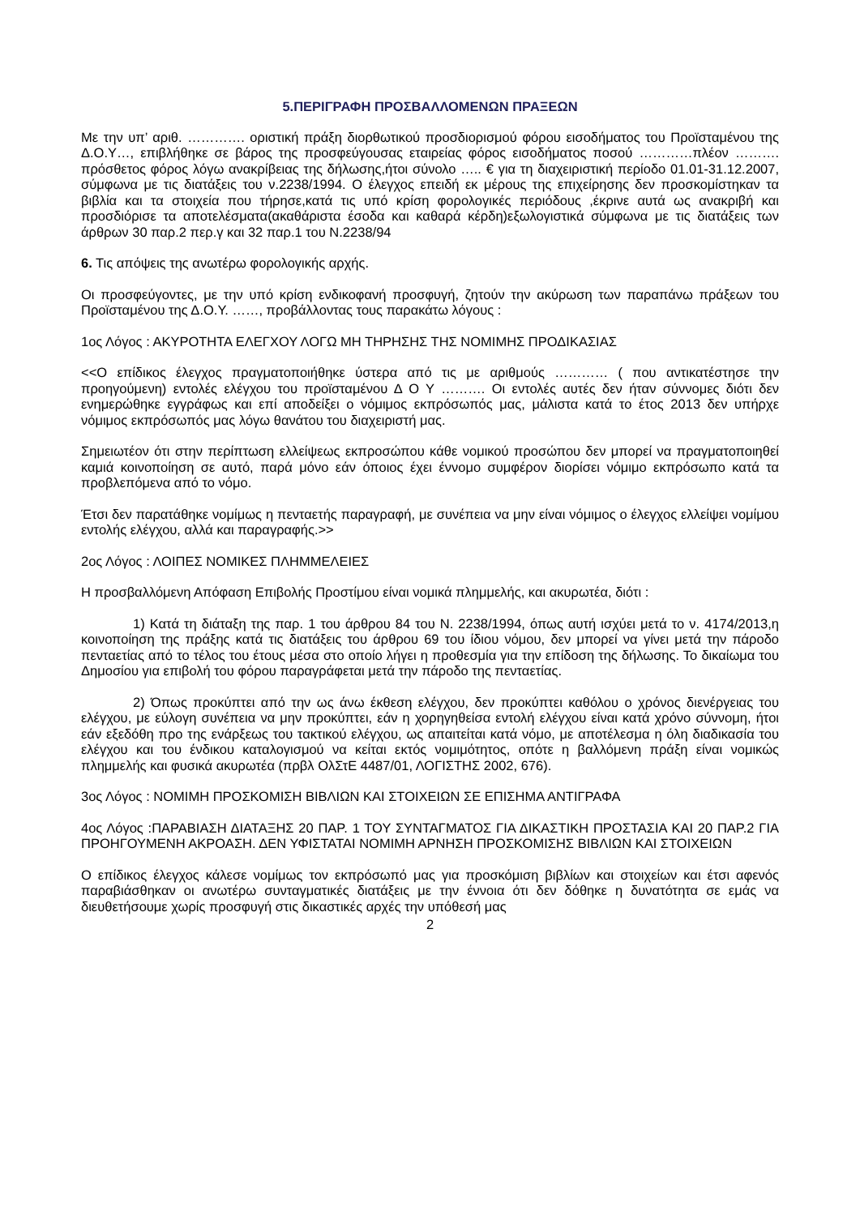5.ΠΕΡΙΓΡΑΦΗ ΠΡΟΣΒΑΛΛΟΜΕΝΩΝ ΠΡΑΞΕΩΝ
Με την υπ’ αριθ. …………. οριστική πράξη διορθωτικού προσδιορισμού φόρου εισοδήματος του Προϊσταμένου της Δ.Ο.Υ…, επιβλήθηκε σε βάρος της προσφεύγουσας εταιρείας φόρος εισοδήματος ποσού …………πλέον ………. πρόσθετος φόρος λόγω ανακρίβειας της δήλωσης,ήτοι σύνολο ….. € για τη διαχειριστική περίοδο 01.01-31.12.2007, σύμφωνα με τις διατάξεις του ν.2238/1994. Ο έλεγχος επειδή εκ μέρους της επιχείρησης δεν προσκομίστηκαν τα βιβλία και τα στοιχεία που τήρησε,κατά τις υπό κρίση φορολογικές περιόδους ,έκρινε αυτά ως ανακριβή και προσδιόρισε τα αποτελέσματα(ακαθάριστα έσοδα και καθαρά κέρδη)εξωλογιστικά σύμφωνα με τις διατάξεις των άρθρων 30 παρ.2 περ.γ και 32 παρ.1 του Ν.2238/94
6. Τις απόψεις της ανωτέρω φορολογικής αρχής.
Οι προσφεύγοντες, με την υπό κρίση ενδικοφανή προσφυγή, ζητούν την ακύρωση των παραπάνω πράξεων του Προϊσταμένου της Δ.Ο.Υ. ……, προβάλλοντας τους παρακάτω λόγους :
1ος Λόγος : ΑΚΥΡΟΤΗΤΑ ΕΛΕΓΧΟΥ ΛΟΓΩ ΜΗ ΤΗΡΗΣΗΣ ΤΗΣ ΝΟΜΙΜΗΣ ΠΡΟΔΙΚΑΣΙΑΣ
<<Ο επίδικος έλεγχος πραγματοποιήθηκε ύστερα από τις με αριθμούς ………… ( που αντικατέστησε την προηγούμενη) εντολές ελέγχου του προϊσταμένου Δ Ο Υ ………. Οι εντολές αυτές δεν ήταν σύννομες διότι δεν ενημερώθηκε εγγράφως και επί αποδείξει ο νόμιμος εκπρόσωπός μας, μάλιστα κατά το έτος 2013 δεν υπήρχε νόμιμος εκπρόσωπός μας λόγω θανάτου του διαχειριστή μας.
Σημειωτέον ότι στην περίπτωση ελλείψεως εκπροσώπου κάθε νομικού προσώπου δεν μπορεί να πραγματοποιηθεί καμιά κοινοποίηση σε αυτό, παρά μόνο εάν όποιος έχει έννομο συμφέρον διορίσει νόμιμο εκπρόσωπο κατά τα προβλεπόμενα από το νόμο.
Έτσι δεν παρατάθηκε νομίμως η πενταετής παραγραφή, με συνέπεια να μην είναι νόμιμος ο έλεγχος ελλείψει νομίμου εντολής ελέγχου, αλλά και παραγραφής.>>
2ος Λόγος : ΛΟΙΠΕΣ ΝΟΜΙΚΕΣ ΠΛΗΜΜΕΛΕΙΕΣ
Η προσβαλλόμενη Απόφαση Επιβολής Προστίμου είναι νομικά πλημμελής, και ακυρωτέα, διότι :
1) Κατά τη διάταξη της παρ. 1 του άρθρου 84 του Ν. 2238/1994, όπως αυτή ισχύει μετά το ν. 4174/2013,η κοινοποίηση της πράξης κατά τις διατάξεις του άρθρου 69 του ίδιου νόμου, δεν μπορεί να γίνει μετά την πάροδο πενταετίας από το τέλος του έτους μέσα στο οποίο λήγει η προθεσμία για την επίδοση της δήλωσης. Το δικαίωμα του Δημοσίου για επιβολή του φόρου παραγράφεται μετά την πάροδο της πενταετίας.
2) Όπως προκύπτει από την ως άνω έκθεση ελέγχου, δεν προκύπτει καθόλου ο χρόνος διενέργειας του ελέγχου, με εύλογη συνέπεια να μην προκύπτει, εάν η χορηγηθείσα εντολή ελέγχου είναι κατά χρόνο σύννομη, ήτοι εάν εξεδόθη προ της ενάρξεως του τακτικού ελέγχου, ως απαιτείται κατά νόμο, με αποτέλεσμα η όλη διαδικασία του ελέγχου και του ένδικου καταλογισμού να κείται εκτός νομιμότητος, οπότε η βαλλόμενη πράξη είναι νομικώς πλημμελής και φυσικά ακυρωτέα (πρβλ ΟλΣτΕ 4487/01, ΛΟΓΙΣΤΗΣ 2002, 676).
3ος Λόγος : ΝΟΜΙΜΗ ΠΡΟΣΚΟΜΙΣΗ ΒΙΒΛΙΩΝ ΚΑΙ ΣΤΟΙΧΕΙΩΝ ΣΕ ΕΠΙΣΗΜΑ ΑΝΤΙΓΡΑΦΑ
4ος Λόγος :ΠΑΡΑΒΙΑΣΗ ΔΙΑΤΑΞΗΣ 20 ΠΑΡ. 1 ΤΟΥ ΣΥΝΤΑΓΜΑΤΟΣ ΓΙΑ ΔΙΚΑΣΤΙΚΗ ΠΡΟΣΤΑΣΙΑ ΚΑΙ 20 ΠΑΡ.2 ΓΙΑ ΠΡΟΗΓΟΥΜΕΝΗ ΑΚΡΟΑΣΗ. ΔΕΝ ΥΦΙΣΤΑΤΑΙ ΝΟΜΙΜΗ ΑΡΝΗΣΗ ΠΡΟΣΚΟΜΙΣΗΣ ΒΙΒΛΙΩΝ ΚΑΙ ΣΤΟΙΧΕΙΩΝ
Ο επίδικος έλεγχος κάλεσε νομίμως τον εκπρόσωπό μας για προσκόμιση βιβλίων και στοιχείων και έτσι αφενός παραβιάσθηκαν οι ανωτέρω συνταγματικές διατάξεις με την έννοια ότι δεν δόθηκε η δυνατότητα σε εμάς να διευθετήσουμε χωρίς προσφυγή στις δικαστικές αρχές την υπόθεσή μας
2